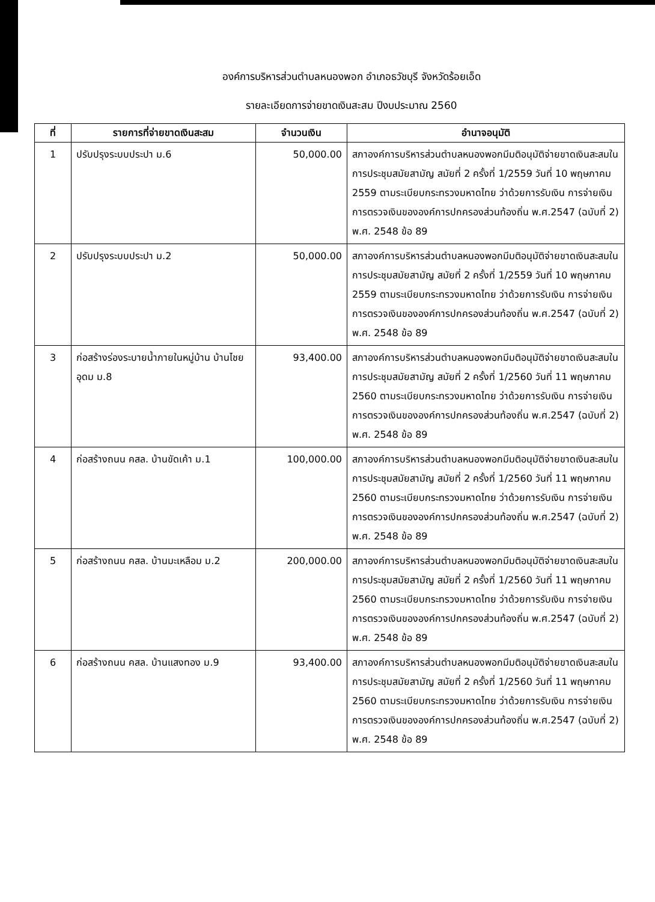องค์การบริหารส่วนตำบลหนองพอก อำเภอธวัชบุรี จังหวัดร้อยเอ็ด
รายละเอียดการจ่ายขาดเงินสะสม ปีงบประมาณ 2560
| ที่ | รายการที่จ่ายขาดเงินสะสม | จำนวนเงิน | อำนาจอนุมัติ |
| --- | --- | --- | --- |
| 1 | ปรับปรุงระบบประปา ม.6 | 50,000.00 | สภาองค์การบริหารส่วนตำบลหนองพอกมีมติอนุมัติจ่ายขาดเงินสะสมในการประชุมสมัยสามัญ สมัยที่ 2 ครั้งที่ 1/2559 วันที่ 10 พฤษภาคม 2559 ตามระเบียบกระทรวงมหาดไทย ว่าด้วยการรับเงิน การจ่ายเงินการตรวจเงินขององค์การปกครองส่วนท้องถิ่น พ.ศ.2547 (ฉบับที่ 2) พ.ศ. 2548 ข้อ 89 |
| 2 | ปรับปรุงระบบประปา ม.2 | 50,000.00 | สภาองค์การบริหารส่วนตำบลหนองพอกมีมติอนุมัติจ่ายขาดเงินสะสมในการประชุมสมัยสามัญ สมัยที่ 2 ครั้งที่ 1/2559 วันที่ 10 พฤษภาคม 2559 ตามระเบียบกระทรวงมหาดไทย ว่าด้วยการรับเงิน การจ่ายเงินการตรวจเงินขององค์การปกครองส่วนท้องถิ่น พ.ศ.2547 (ฉบับที่ 2) พ.ศ. 2548 ข้อ 89 |
| 3 | ก่อสร้างร่องระบายน้ำภายในหมู่บ้าน บ้านไชยอุดม ม.8 | 93,400.00 | สภาองค์การบริหารส่วนตำบลหนองพอกมีมติอนุมัติจ่ายขาดเงินสะสมในการประชุมสมัยสามัญ สมัยที่ 2 ครั้งที่ 1/2560 วันที่ 11 พฤษภาคม 2560 ตามระเบียบกระทรวงมหาดไทย ว่าด้วยการรับเงิน การจ่ายเงินการตรวจเงินขององค์การปกครองส่วนท้องถิ่น พ.ศ.2547 (ฉบับที่ 2) พ.ศ. 2548 ข้อ 89 |
| 4 | ก่อสร้างถนน คสล. บ้านขัดเค้า ม.1 | 100,000.00 | สภาองค์การบริหารส่วนตำบลหนองพอกมีมติอนุมัติจ่ายขาดเงินสะสมในการประชุมสมัยสามัญ สมัยที่ 2 ครั้งที่ 1/2560 วันที่ 11 พฤษภาคม 2560 ตามระเบียบกระทรวงมหาดไทย ว่าด้วยการรับเงิน การจ่ายเงินการตรวจเงินขององค์การปกครองส่วนท้องถิ่น พ.ศ.2547 (ฉบับที่ 2) พ.ศ. 2548 ข้อ 89 |
| 5 | ก่อสร้างถนน คสล. บ้านมะเหลือม ม.2 | 200,000.00 | สภาองค์การบริหารส่วนตำบลหนองพอกมีมติอนุมัติจ่ายขาดเงินสะสมในการประชุมสมัยสามัญ สมัยที่ 2 ครั้งที่ 1/2560 วันที่ 11 พฤษภาคม 2560 ตามระเบียบกระทรวงมหาดไทย ว่าด้วยการรับเงิน การจ่ายเงินการตรวจเงินขององค์การปกครองส่วนท้องถิ่น พ.ศ.2547 (ฉบับที่ 2) พ.ศ. 2548 ข้อ 89 |
| 6 | ก่อสร้างถนน คสล. บ้านแสงทอง ม.9 | 93,400.00 | สภาองค์การบริหารส่วนตำบลหนองพอกมีมติอนุมัติจ่ายขาดเงินสะสมในการประชุมสมัยสามัญ สมัยที่ 2 ครั้งที่ 1/2560 วันที่ 11 พฤษภาคม 2560 ตามระเบียบกระทรวงมหาดไทย ว่าด้วยการรับเงิน การจ่ายเงินการตรวจเงินขององค์การปกครองส่วนท้องถิ่น พ.ศ.2547 (ฉบับที่ 2) พ.ศ. 2548 ข้อ 89 |